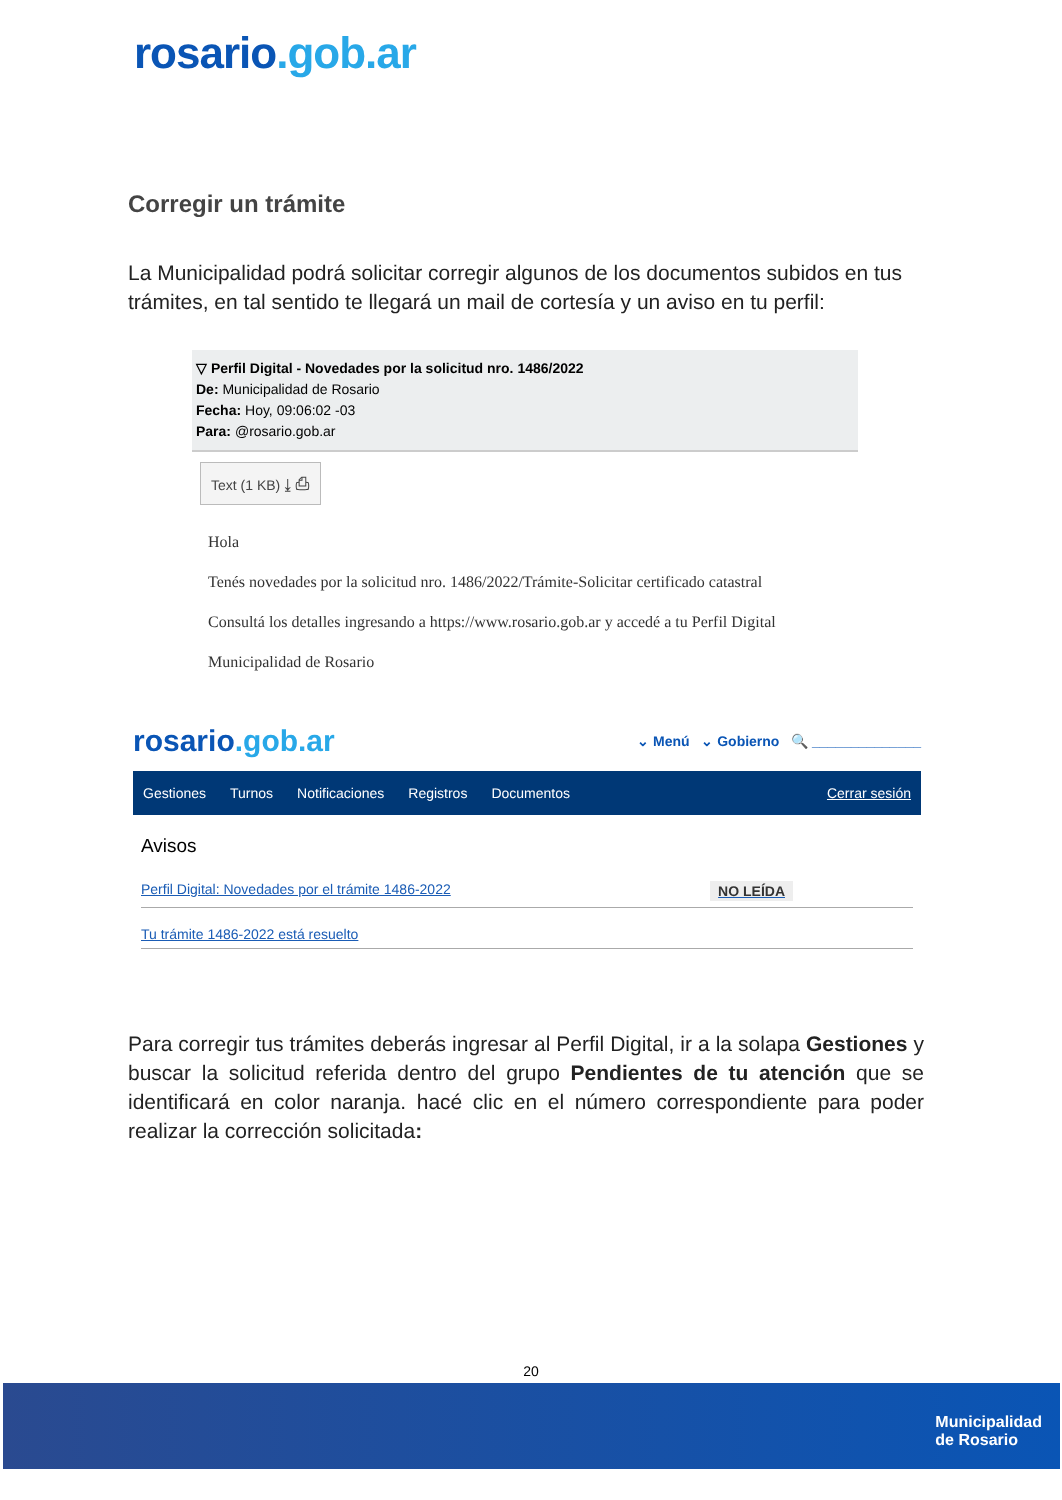rosario.gob.ar
Corregir un trámite
La Municipalidad podrá solicitar corregir algunos de los documentos subidos en tus trámites, en tal sentido te llegará un mail de cortesía y un aviso en tu perfil:
▽ Perfil Digital - Novedades por la solicitud nro. 1486/2022
De: Municipalidad de Rosario
Fecha: Hoy, 09:06:02 -03
Para: @rosario.gob.ar
Text (1 KB) ⤓ ⎙
Hola
Tenés novedades por la solicitud nro. 1486/2022/Trámite-Solicitar certificado catastral
Consultá los detalles ingresando a https://www.rosario.gob.ar y accedé a tu Perfil Digital
Municipalidad de Rosario
rosario.gob.ar ⌄ Menú ⌄ Gobierno 🔍 ______________
Gestiones Turnos Notificaciones Registros Documentos Cerrar sesión
Avisos
Perfil Digital: Novedades por el trámite 1486-2022 NO LEÍDA
Tu trámite 1486-2022 está resuelto
Para corregir tus trámites deberás ingresar al Perfil Digital, ir a la solapa Gestiones y buscar la solicitud referida dentro del grupo Pendientes de tu atención que se identificará en color naranja. hacé clic en el número correspondiente para poder realizar la corrección solicitada:
20
Municipalidad
de Rosario